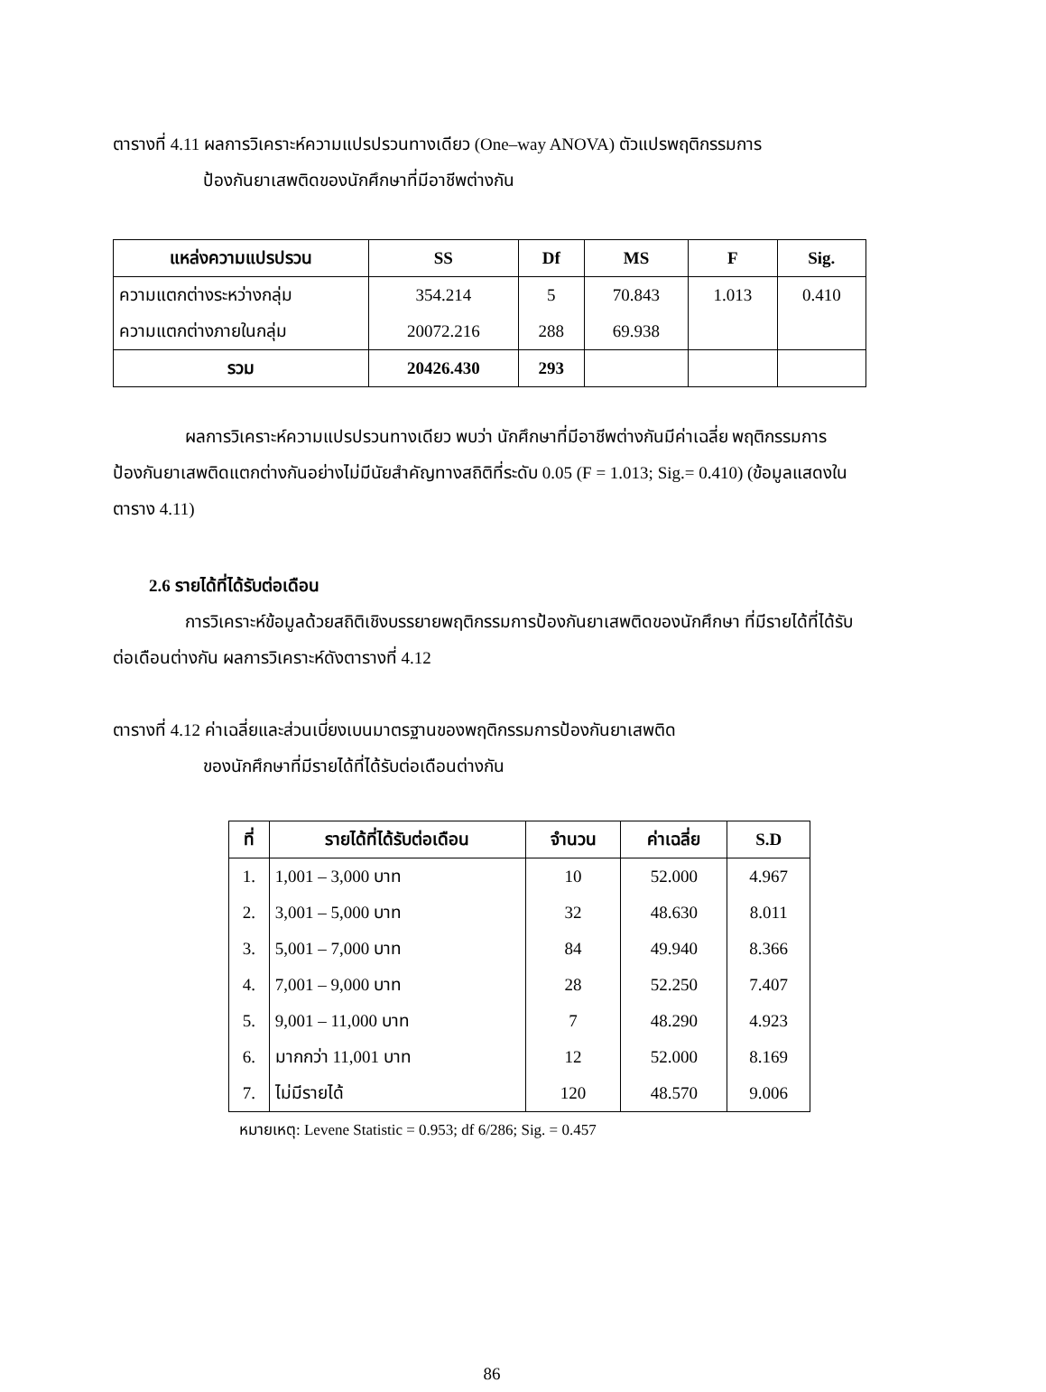ตารางที่ 4.11 ผลการวิเคราะห์ความแปรปรวนทางเดียว (One–way ANOVA) ตัวแปรพฤติกรรมการ
ป้องกันยาเสพติดของนักศึกษาที่มีอาชีพต่างกัน
| แหล่งความแปรปรวน | SS | Df | MS | F | Sig. |
| --- | --- | --- | --- | --- | --- |
| ความแตกต่างระหว่างกลุ่ม | 354.214 | 5 | 70.843 | 1.013 | 0.410 |
| ความแตกต่างภายในกลุ่ม | 20072.216 | 288 | 69.938 | | |
| รวม | 20426.430 | 293 | | | |
ผลการวิเคราะห์ความแปรปรวนทางเดียว พบว่า นักศึกษาที่มีอาชีพต่างกันมีค่าเฉลี่ย พฤติกรรมการป้องกันยาเสพติดแตกต่างกันอย่างไม่มีนัยสำคัญทางสถิติที่ระดับ 0.05 (F = 1.013; Sig.= 0.410) (ข้อมูลแสดงในตาราง 4.11)
2.6 รายได้ที่ได้รับต่อเดือน
การวิเคราะห์ข้อมูลด้วยสถิติเชิงบรรยายพฤติกรรมการป้องกันยาเสพติดของนักศึกษา ที่มีรายได้ที่ได้รับต่อเดือนต่างกัน ผลการวิเคราะห์ดังตารางที่ 4.12
ตารางที่ 4.12 ค่าเฉลี่ยและส่วนเบี่ยงเบนมาตรฐานของพฤติกรรมการป้องกันยาเสพติด
ของนักศึกษาที่มีรายได้ที่ได้รับต่อเดือนต่างกัน
| ที่ | รายได้ที่ได้รับต่อเดือน | จำนวน | ค่าเฉลี่ย | S.D |
| --- | --- | --- | --- | --- |
| 1. | 1,001 – 3,000 บาท | 10 | 52.000 | 4.967 |
| 2. | 3,001 – 5,000 บาท | 32 | 48.630 | 8.011 |
| 3. | 5,001 – 7,000 บาท | 84 | 49.940 | 8.366 |
| 4. | 7,001 – 9,000 บาท | 28 | 52.250 | 7.407 |
| 5. | 9,001 – 11,000 บาท | 7 | 48.290 | 4.923 |
| 6. | มากกว่า 11,001 บาท | 12 | 52.000 | 8.169 |
| 7. | ไม่มีรายได้ | 120 | 48.570 | 9.006 |
หมายเหตุ: Levene Statistic = 0.953; df 6/286; Sig. = 0.457
86